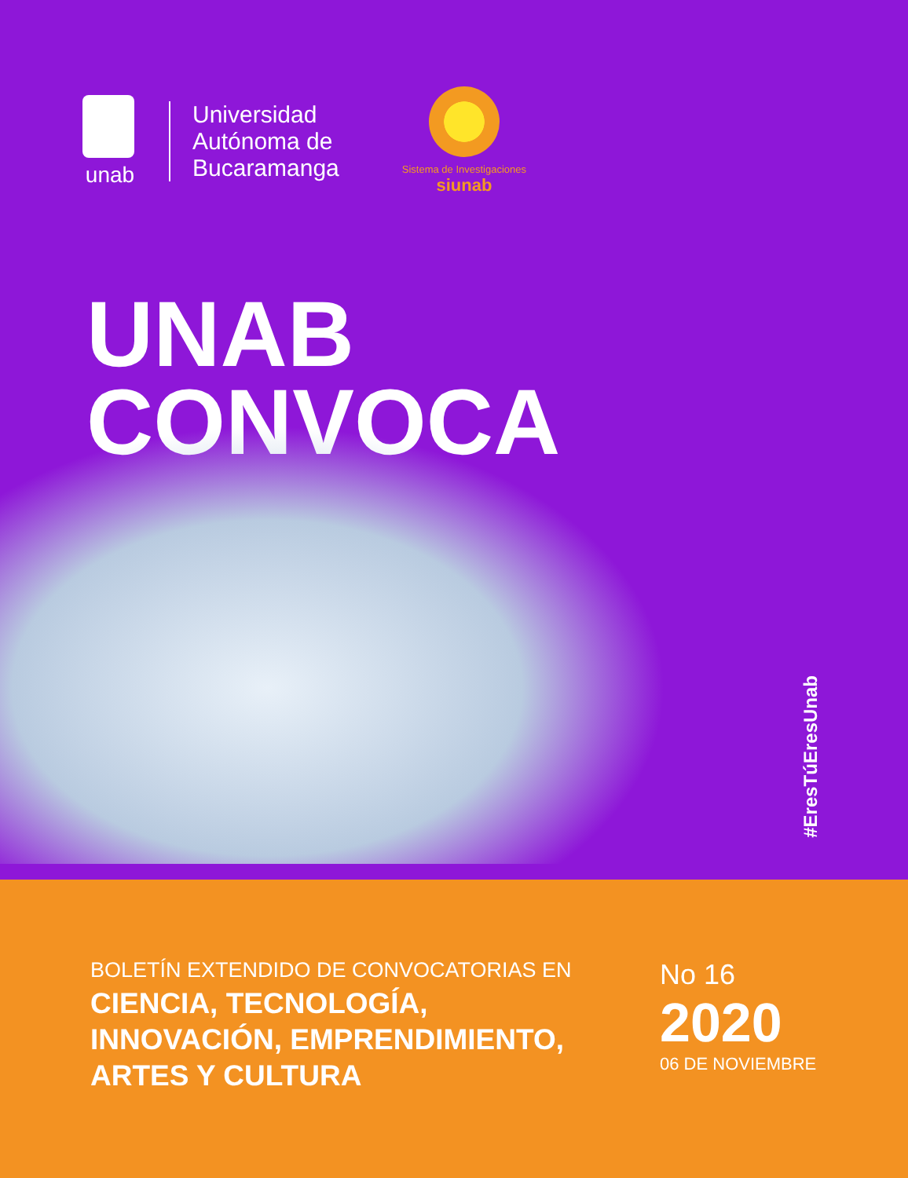unab
Universidad
Autónoma de
Bucaramanga
Sistema de Investigaciones
siunab
UNAB
CONVOCA
#EresTúEresUnab
BOLETÍN EXTENDIDO DE CONVOCATORIAS EN
CIENCIA, TECNOLOGÍA,
INNOVACIÓN, EMPRENDIMIENTO,
ARTES Y CULTURA
No 16
2020
06 DE NOVIEMBRE